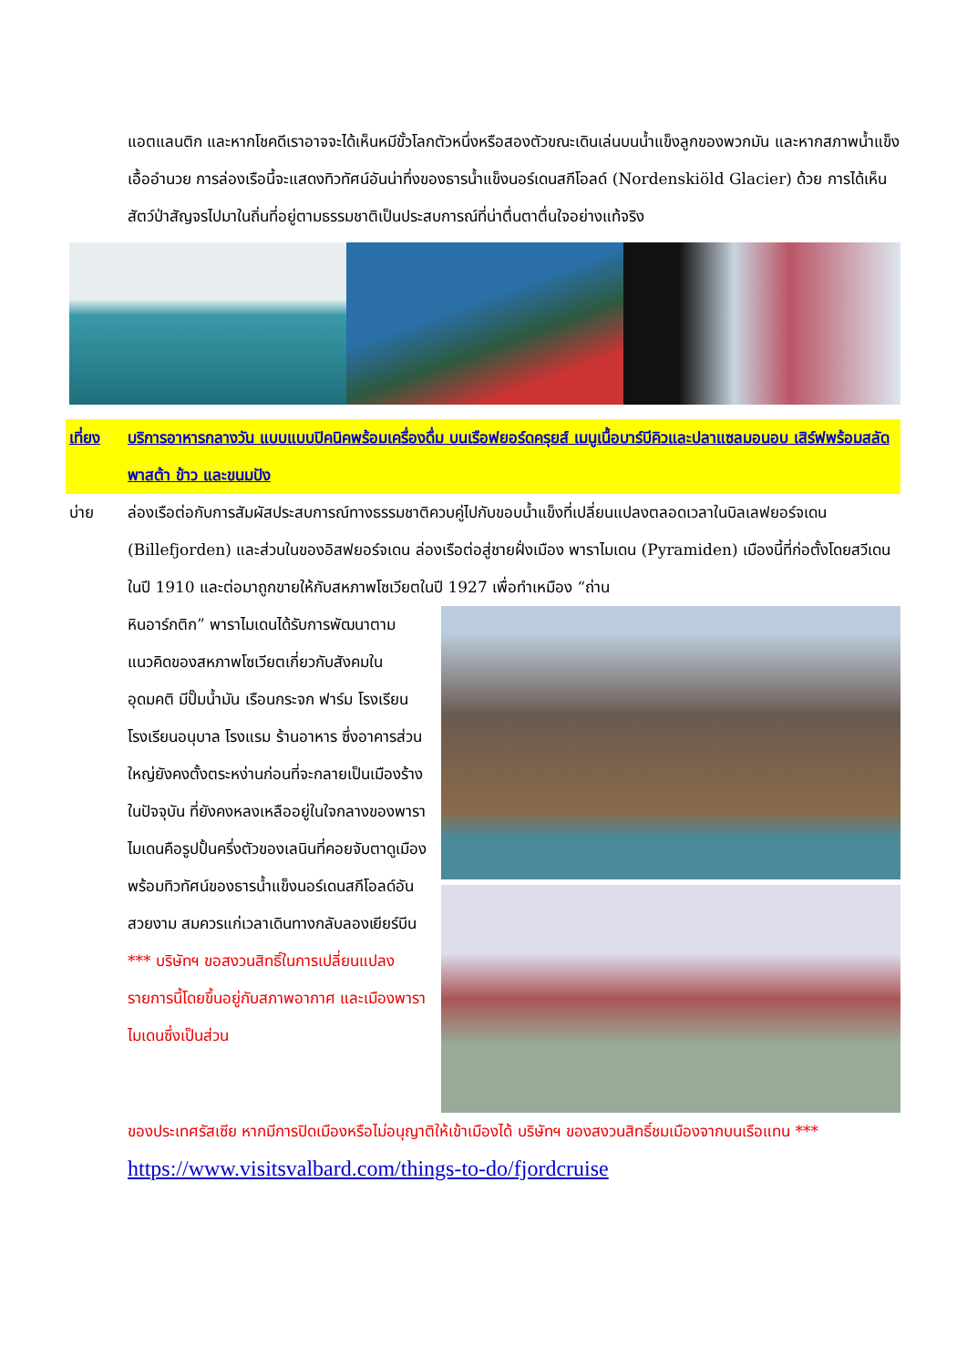แอตแลนติก และหากโชคดีเราอาจจะได้เห็นหมีขั้วโลกตัวหนึ่งหรือสองตัวขณะเดินเล่นบนน้ำแข็งลูกของพวกมัน และหากสภาพน้ำแข็งเอื้ออำนวย การล่องเรือนี้จะแสดงทิวทัศน์อันน่าทึ่งของธารน้ำแข็งนอร์เดนสกีโอลด์ (Nordenskiöld Glacier) ด้วย การได้เห็นสัตว์ป่าสัญจรไปมาในถิ่นที่อยู่ตามธรรมชาติเป็นประสบการณ์ที่น่าตื่นตาตื่นใจอย่างแท้จริง
เที่ยง บริการอาหารกลางวัน แบบแบบปิคนิคพร้อมเครื่องดื่ม บนเรือฟยอร์ดครุยส์ เมนูเนื้อบาร์บีคิวและปลาแซลมอนอบ เสิร์ฟพร้อมสลัดพาสต้า ข้าว และขนมปัง
บ่าย ล่องเรือต่อกับการสัมผัสประสบการณ์ทางธรรมชาติควบคู่ไปกับขอบน้ำแข็งที่เปลี่ยนแปลงตลอดเวลาในบิลเลฟยอร์จเดน (Billefjorden) และส่วนในของอิสฟยอร์จเดน ล่องเรือต่อสู่ชายฝั่งเมือง พาราไมเดน (Pyramiden) เมืองนี้ที่ก่อตั้งโดยสวีเดนในปี 1910 และต่อมาถูกขายให้กับสหภาพโซเวียตในปี 1927 เพื่อทำเหมือง “ถ่าน
หินอาร์กติก” พาราไมเดนได้รับการพัฒนาตามแนวคิดของสหภาพโซเวียตเกี่ยวกับสังคมในอุดมคติ มีปั๊มน้ำมัน เรือนกระจก ฟาร์ม โรงเรียน โรงเรียนอนุบาล โรงแรม ร้านอาหาร ซึ่งอาคารส่วนใหญ่ยังคงตั้งตระหง่านก่อนที่จะกลายเป็นเมืองร้างในปัจจุบัน ที่ยังคงหลงเหลืออยู่ในใจกลางของพาราไมเดนคือรูปปั้นครึ่งตัวของเลนินที่คอยจับตาดูเมือง พร้อมทิวทัศน์ของธารน้ำแข็งนอร์เดนสกีโอลด์อันสวยงาม สมควรแก่เวลาเดินทางกลับลองเยียร์บีน *** บริษัทฯ ขอสงวนสิทธิ์ในการเปลี่ยนแปลงรายการนี้โดยขึ้นอยู่กับสภาพอากาศ และเมืองพาราไมเดนซึ่งเป็นส่วน
ของประเทศรัสเซีย หากมีการปิดเมืองหรือไม่อนุญาติให้เข้าเมืองได้ บริษัทฯ ของสงวนสิทธิ์ชมเมืองจากบนเรือแทน *** https://www.visitsvalbard.com/things-to-do/fjordcruise